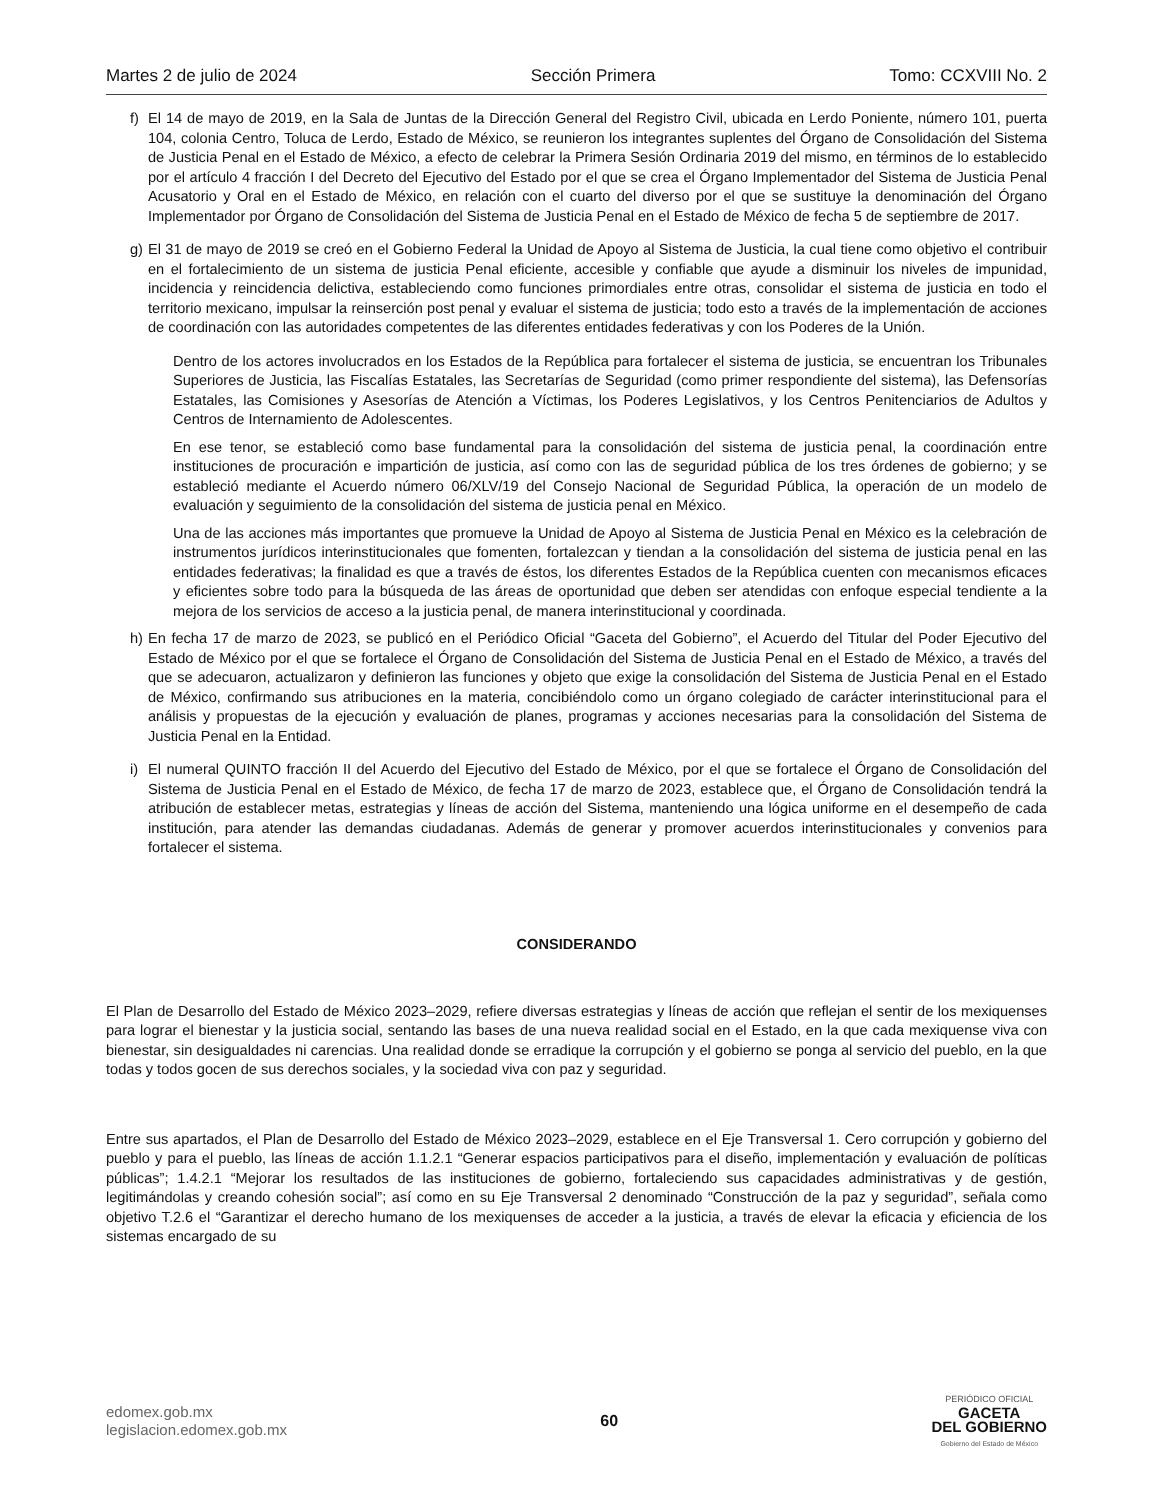Martes 2 de julio de 2024 Sección Primera Tomo: CCXVIII No. 2
f) El 14 de mayo de 2019, en la Sala de Juntas de la Dirección General del Registro Civil, ubicada en Lerdo Poniente, número 101, puerta 104, colonia Centro, Toluca de Lerdo, Estado de México, se reunieron los integrantes suplentes del Órgano de Consolidación del Sistema de Justicia Penal en el Estado de México, a efecto de celebrar la Primera Sesión Ordinaria 2019 del mismo, en términos de lo establecido por el artículo 4 fracción I del Decreto del Ejecutivo del Estado por el que se crea el Órgano Implementador del Sistema de Justicia Penal Acusatorio y Oral en el Estado de México, en relación con el cuarto del diverso por el que se sustituye la denominación del Órgano Implementador por Órgano de Consolidación del Sistema de Justicia Penal en el Estado de México de fecha 5 de septiembre de 2017.
g) El 31 de mayo de 2019 se creó en el Gobierno Federal la Unidad de Apoyo al Sistema de Justicia, la cual tiene como objetivo el contribuir en el fortalecimiento de un sistema de justicia Penal eficiente, accesible y confiable que ayude a disminuir los niveles de impunidad, incidencia y reincidencia delictiva, estableciendo como funciones primordiales entre otras, consolidar el sistema de justicia en todo el territorio mexicano, impulsar la reinserción post penal y evaluar el sistema de justicia; todo esto a través de la implementación de acciones de coordinación con las autoridades competentes de las diferentes entidades federativas y con los Poderes de la Unión.
Dentro de los actores involucrados en los Estados de la República para fortalecer el sistema de justicia, se encuentran los Tribunales Superiores de Justicia, las Fiscalías Estatales, las Secretarías de Seguridad (como primer respondiente del sistema), las Defensorías Estatales, las Comisiones y Asesorías de Atención a Víctimas, los Poderes Legislativos, y los Centros Penitenciarios de Adultos y Centros de Internamiento de Adolescentes.
En ese tenor, se estableció como base fundamental para la consolidación del sistema de justicia penal, la coordinación entre instituciones de procuración e impartición de justicia, así como con las de seguridad pública de los tres órdenes de gobierno; y se estableció mediante el Acuerdo número 06/XLV/19 del Consejo Nacional de Seguridad Pública, la operación de un modelo de evaluación y seguimiento de la consolidación del sistema de justicia penal en México.
Una de las acciones más importantes que promueve la Unidad de Apoyo al Sistema de Justicia Penal en México es la celebración de instrumentos jurídicos interinstitucionales que fomenten, fortalezcan y tiendan a la consolidación del sistema de justicia penal en las entidades federativas; la finalidad es que a través de éstos, los diferentes Estados de la República cuenten con mecanismos eficaces y eficientes sobre todo para la búsqueda de las áreas de oportunidad que deben ser atendidas con enfoque especial tendiente a la mejora de los servicios de acceso a la justicia penal, de manera interinstitucional y coordinada.
h) En fecha 17 de marzo de 2023, se publicó en el Periódico Oficial “Gaceta del Gobierno”, el Acuerdo del Titular del Poder Ejecutivo del Estado de México por el que se fortalece el Órgano de Consolidación del Sistema de Justicia Penal en el Estado de México, a través del que se adecuaron, actualizaron y definieron las funciones y objeto que exige la consolidación del Sistema de Justicia Penal en el Estado de México, confirmando sus atribuciones en la materia, concibiéndolo como un órgano colegiado de carácter interinstitucional para el análisis y propuestas de la ejecución y evaluación de planes, programas y acciones necesarias para la consolidación del Sistema de Justicia Penal en la Entidad.
i) El numeral QUINTO fracción II del Acuerdo del Ejecutivo del Estado de México, por el que se fortalece el Órgano de Consolidación del Sistema de Justicia Penal en el Estado de México, de fecha 17 de marzo de 2023, establece que, el Órgano de Consolidación tendrá la atribución de establecer metas, estrategias y líneas de acción del Sistema, manteniendo una lógica uniforme en el desempeño de cada institución, para atender las demandas ciudadanas. Además de generar y promover acuerdos interinstitucionales y convenios para fortalecer el sistema.
CONSIDERANDO
El Plan de Desarrollo del Estado de México 2023–2029, refiere diversas estrategias y líneas de acción que reflejan el sentir de los mexiquenses para lograr el bienestar y la justicia social, sentando las bases de una nueva realidad social en el Estado, en la que cada mexiquense viva con bienestar, sin desigualdades ni carencias. Una realidad donde se erradique la corrupción y el gobierno se ponga al servicio del pueblo, en la que todas y todos gocen de sus derechos sociales, y la sociedad viva con paz y seguridad.
Entre sus apartados, el Plan de Desarrollo del Estado de México 2023–2029, establece en el Eje Transversal 1. Cero corrupción y gobierno del pueblo y para el pueblo, las líneas de acción 1.1.2.1 “Generar espacios participativos para el diseño, implementación y evaluación de políticas públicas”; 1.4.2.1 “Mejorar los resultados de las instituciones de gobierno, fortaleciendo sus capacidades administrativas y de gestión, legitimándolas y creando cohesión social”; así como en su Eje Transversal 2 denominado “Construcción de la paz y seguridad”, señala como objetivo T.2.6 el “Garantizar el derecho humano de los mexiquenses de acceder a la justicia, a través de elevar la eficacia y eficiencia de los sistemas encargado de su
edomex.gob.mx
legislacion.edomex.gob.mx
60
PERIÓDICO OFICIAL
GACETA
DEL GOBIERNO
Gobierno del Estado de México